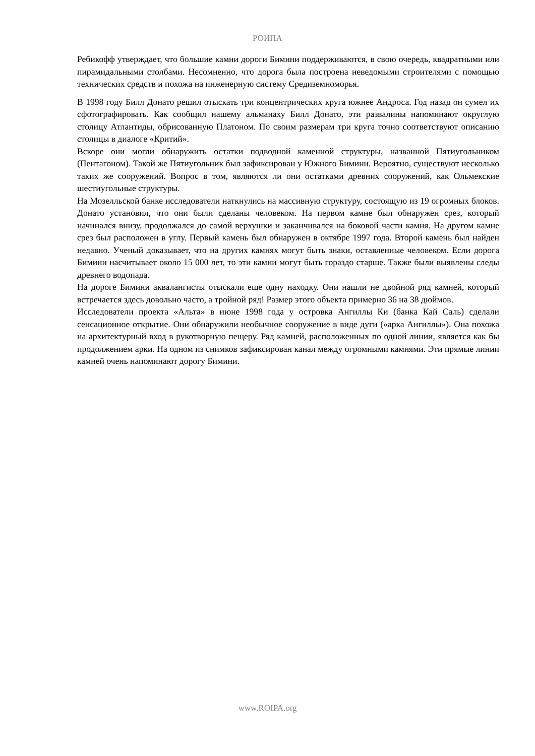РОИПА
Ребикофф утверждает, что большие камни дороги Бимини поддерживаются, в свою очередь, квадратными или пирамидальными столбами. Несомненно, что дорога была построена неведомыми строителями с помощью технических средств и похожа на инженерную систему Средиземноморья.
В 1998 году Билл Донато решил отыскать три концентрических круга южнее Андроса. Год назад он сумел их сфотографировать. Как сообщил нашему альманаху Билл Донато, эти развалины напоминают округлую столицу Атлантиды, обрисованную Платоном. По своим размерам три круга точно соответствуют описанию столицы в диалоге «Критий».
Вскоре они могли обнаружить остатки подводной каменной структуры, названной Пятиугольником (Пентагоном). Такой же Пятиугольник был зафиксирован у Южного Бимини. Вероятно, существуют несколько таких же сооружений. Вопрос в том, являются ли они остатками древних сооружений, как Ольмекские шестиугольные структуры.
На Мозелльской банке исследователи наткнулись на массивную структуру, состоящую из 19 огромных блоков. Донато установил, что они были сделаны человеком. На первом камне был обнаружен срез, который начинался внизу, продолжался до самой верхушки и заканчивался на боковой части камня. На другом камне срез был расположен в углу. Первый камень был обнаружен в октябре 1997 года. Второй камень был найден недавно. Ученый доказывает, что на других камнях могут быть знаки, оставленные человеком. Если дорога Бимини насчитывает около 15 000 лет, то эти камни могут быть гораздо старше. Также были выявлены следы древнего водопада.
На дороге Бимини аквалангисты отыскали еще одну находку. Они нашли не двойной ряд камней, который встречается здесь довольно часто, а тройной ряд! Размер этого объекта примерно 36 на 38 дюймов.
Исследователи проекта «Альта» в июне 1998 года у островка Ангиллы Ки (банка Кай Саль) сделали сенсационное открытие. Они обнаружили необычное сооружение в виде дуги («арка Ангиллы»). Она похожа на архитектурный вход в рукотворную пещеру. Ряд камней, расположенных по одной линии, является как бы продолжением арки. На одном из снимков зафиксирован канал между огромными камнями. Эти прямые линии камней очень напоминают дорогу Бимини.
www.ROIPA.org